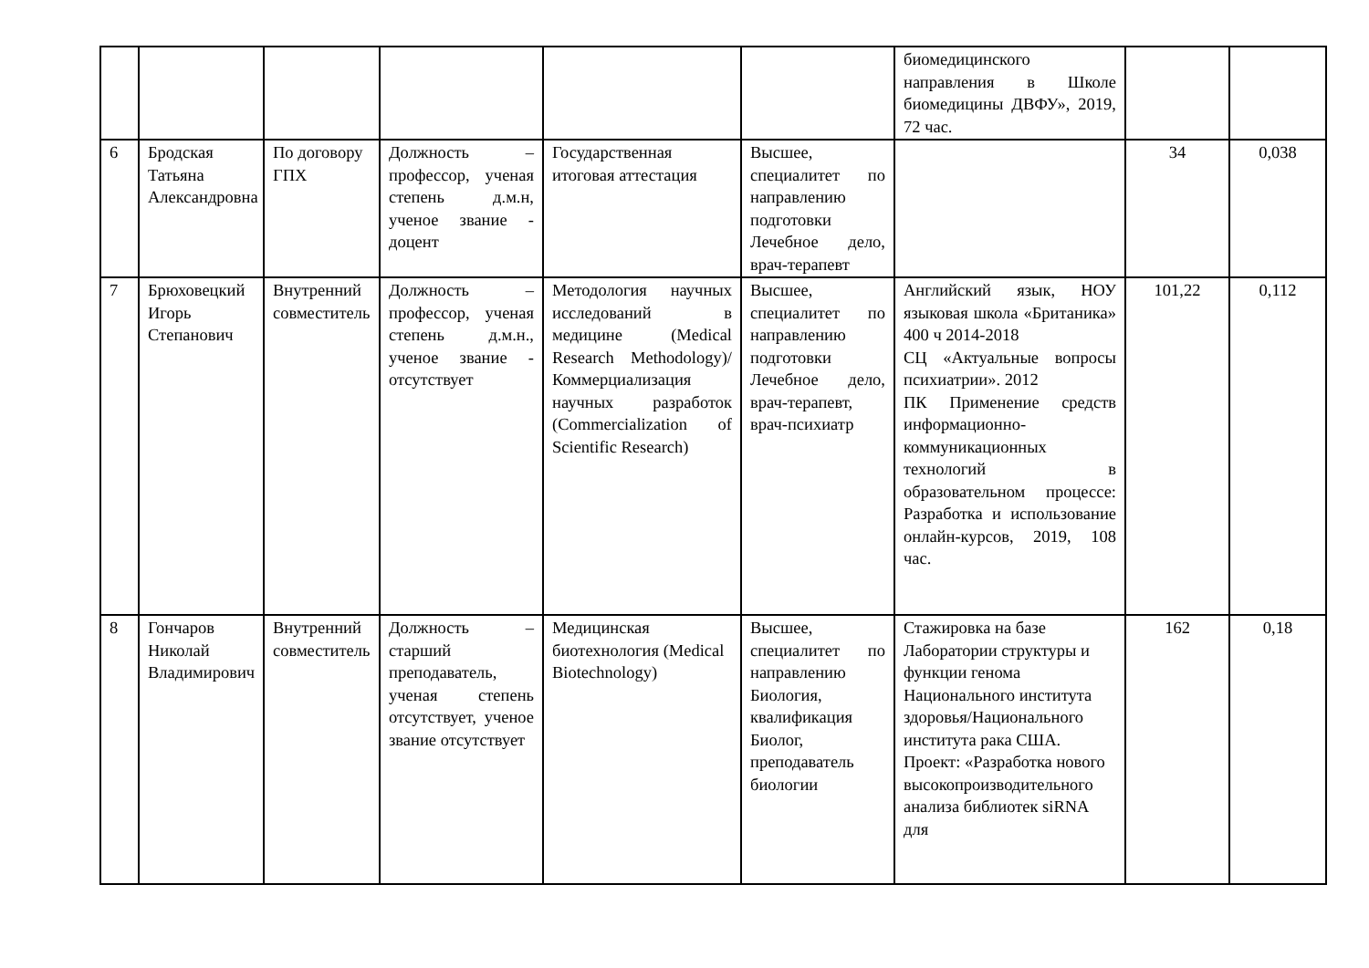| | | | | | | биомедицинского направления в Школе биомедицины ДВФУ», 2019, 72 час. | | |
| 6 | Бродская Татьяна Александровна | По договору ГПХ | Должность – профессор, ученая степень д.м.н, ученое звание - доцент | Государственная итоговая аттестация | Высшее, специалитет по направлению подготовки Лечебное дело, врач-терапевт | | 34 | 0,038 |
| 7 | Брюховецкий Игорь Степанович | Внутренний совместитель | Должность – профессор, ученая степень д.м.н., ученое звание - отсутствует | Методология научных исследований в медицине (Medical Research Methodology)/ Коммерциализация научных разработок (Commercialization of Scientific Research) | Высшее, специалитет по направлению подготовки Лечебное дело, врач-терапевт, врач-психиатр | Английский язык, НОУ языковая школа «Британика» 400 ч 2014-2018 СЦ «Актуальные вопросы психиатрии». 2012 ПК Применение средств информационно-коммуникационных технологий в образовательном процессе: Разработка и использование онлайн-курсов, 2019, 108 час. | 101,22 | 0,112 |
| 8 | Гончаров Николай Владимирович | Внутренний совместитель | Должность – старший преподаватель, ученая степень отсутствует, ученое звание отсутствует | Медицинская биотехнология (Medical Biotechnology) | Высшее, специалитет по направлению Биология, квалификация Биолог, преподаватель биологии | Стажировка на базе Лаборатории структуры и функции генома Национального института здоровья/Национального института рака США. Проект: «Разработка нового высокопроизводительного анализа библиотек siRNA для | 162 | 0,18 |